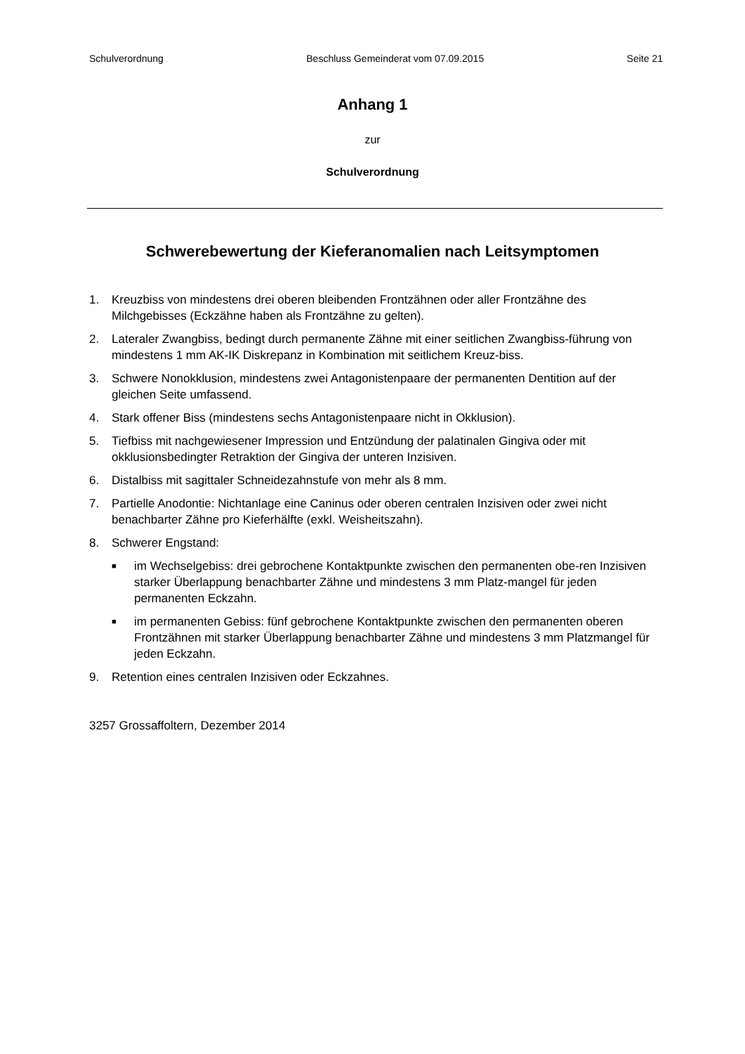Schulverordnung Beschluss Gemeinderat vom 07.09.2015 Seite 21
Anhang 1
zur
Schulverordnung
Schwerebewertung der Kieferanomalien nach Leitsymptomen
1. Kreuzbiss von mindestens drei oberen bleibenden Frontzähnen oder aller Frontzähne des Milchgebisses (Eckzähne haben als Frontzähne zu gelten).
2. Lateraler Zwangbiss, bedingt durch permanente Zähne mit einer seitlichen Zwangbiss-führung von mindestens 1 mm AK-IK Diskrepanz in Kombination mit seitlichem Kreuz-biss.
3. Schwere Nonokklusion, mindestens zwei Antagonistenpaare der permanenten Dentition auf der gleichen Seite umfassend.
4. Stark offener Biss (mindestens sechs Antagonistenpaare nicht in Okklusion).
5. Tiefbiss mit nachgewiesener Impression und Entzündung der palatinalen Gingiva oder mit okklusionsbedingter Retraktion der Gingiva der unteren Inzisiven.
6. Distalbiss mit sagittaler Schneidezahnstufe von mehr als 8 mm.
7. Partielle Anodontie: Nichtanlage eine Caninus oder oberen centralen Inzisiven oder zwei nicht benachbarter Zähne pro Kieferhälfte (exkl. Weisheitszahn).
8. Schwerer Engstand:
■ im Wechselgebiss: drei gebrochene Kontaktpunkte zwischen den permanenten obe-ren Inzisiven starker Überlappung benachbarter Zähne und mindestens 3 mm Platz-mangel für jeden permanenten Eckzahn.
■ im permanenten Gebiss: fünf gebrochene Kontaktpunkte zwischen den permanenten oberen Frontzähnen mit starker Überlappung benachbarter Zähne und mindestens 3 mm Platzmangel für jeden Eckzahn.
9. Retention eines centralen Inzisiven oder Eckzahnes.
3257 Grossaffoltern, Dezember 2014